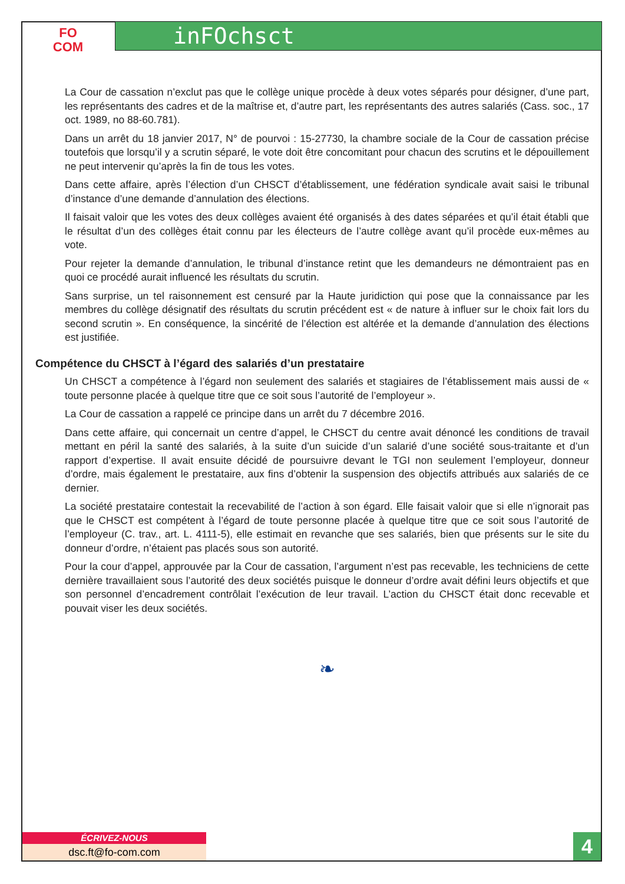FO
COM
inFOchsct
La Cour de cassation n’exclut pas que le collège unique procède à deux votes séparés pour désigner, d’une part, les représentants des cadres et de la maîtrise et, d’autre part, les représentants des autres salariés (Cass. soc., 17 oct. 1989, no 88-60.781).
Dans un arrêt du 18 janvier 2017, N° de pourvoi : 15-27730, la chambre sociale de la Cour de cassation précise toutefois que lorsqu’il y a scrutin séparé, le vote doit être concomitant pour chacun des scrutins et le dépouillement ne peut intervenir qu’après la fin de tous les votes.
Dans cette affaire, après l’élection d’un CHSCT d’établissement, une fédération syndicale avait saisi le tribunal d’instance d’une demande d’annulation des élections.
Il faisait valoir que les votes des deux collèges avaient été organisés à des dates séparées et qu’il était établi que le résultat d’un des collèges était connu par les électeurs de l’autre collège avant qu’il procède eux-mêmes au vote.
Pour rejeter la demande d’annulation, le tribunal d’instance retint que les demandeurs ne démontraient pas en quoi ce procédé aurait influencé les résultats du scrutin.
Sans surprise, un tel raisonnement est censuré par la Haute juridiction qui pose que la connaissance par les membres du collège désignatif des résultats du scrutin précédent est « de nature à influer sur le choix fait lors du second scrutin ». En conséquence, la sincérité de l’élection est altérée et la demande d’annulation des élections est justifiée.
Compétence du CHSCT à l’égard des salariés d’un prestataire
Un CHSCT a compétence à l’égard non seulement des salariés et stagiaires de l’établissement mais aussi de « toute personne placée à quelque titre que ce soit sous l’autorité de l’employeur ».
La Cour de cassation a rappelé ce principe dans un arrêt du 7 décembre 2016.
Dans cette affaire, qui concernait un centre d’appel, le CHSCT du centre avait dénoncé les conditions de travail mettant en péril la santé des salariés, à la suite d’un suicide d’un salarié d’une société sous-traitante et d’un rapport d’expertise. Il avait ensuite décidé de poursuivre devant le TGI non seulement l’employeur, donneur d’ordre, mais également le prestataire, aux fins d’obtenir la suspension des objectifs attribués aux salariés de ce dernier.
La société prestataire contestait la recevabilité de l’action à son égard. Elle faisait valoir que si elle n’ignorait pas que le CHSCT est compétent à l’égard de toute personne placée à quelque titre que ce soit sous l’autorité de l’employeur (C. trav., art. L. 4111-5), elle estimait en revanche que ses salariés, bien que présents sur le site du donneur d’ordre, n’étaient pas placés sous son autorité.
Pour la cour d’appel, approuvée par la Cour de cassation, l’argument n’est pas recevable, les techniciens de cette dernière travaillaient sous l’autorité des deux sociétés puisque le donneur d’ordre avait défini leurs objectifs et que son personnel d’encadrement contrôlait l’exécution de leur travail. L’action du CHSCT était donc recevable et pouvait viser les deux sociétés.
❧
ÉCRIVEZ-NOUS
dsc.ft@fo-com.com
4